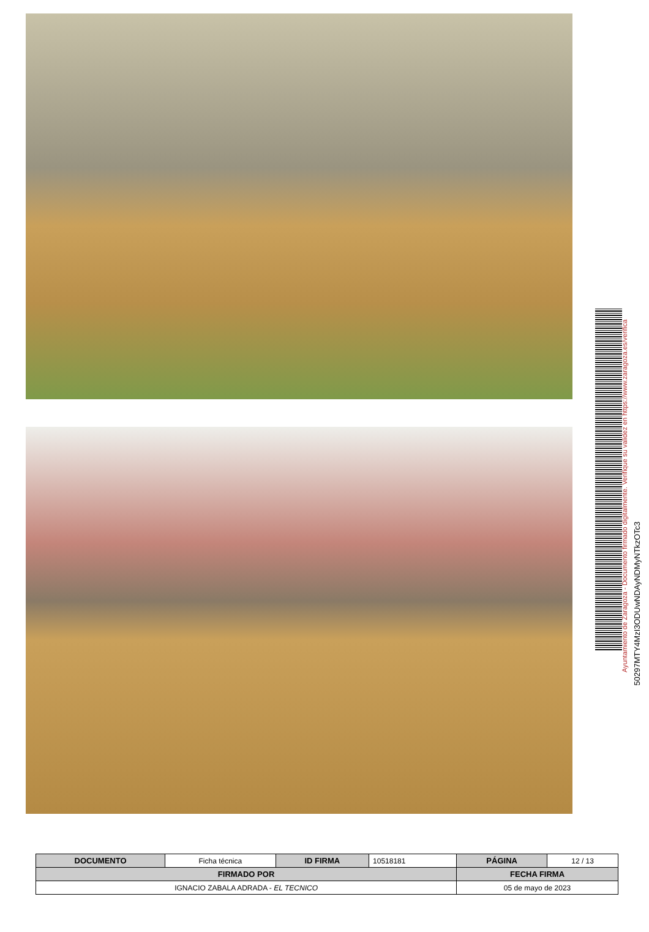Ayuntamiento de Zaragoza - Documento firmado digitalmente. Verifique su validez en https://www.zaragoza.es/verifica
50297MTY4MzI3ODUwNDAyNDMyNTkzOTc3
| DOCUMENTO | Ficha técnica | ID FIRMA | 10518181 | PÁGINA | 12 / 13 |
| FIRMADO POR | | | | FECHA FIRMA | |
| IGNACIO ZABALA ADRADA - EL TECNICO | | | | 05 de mayo de 2023 | |